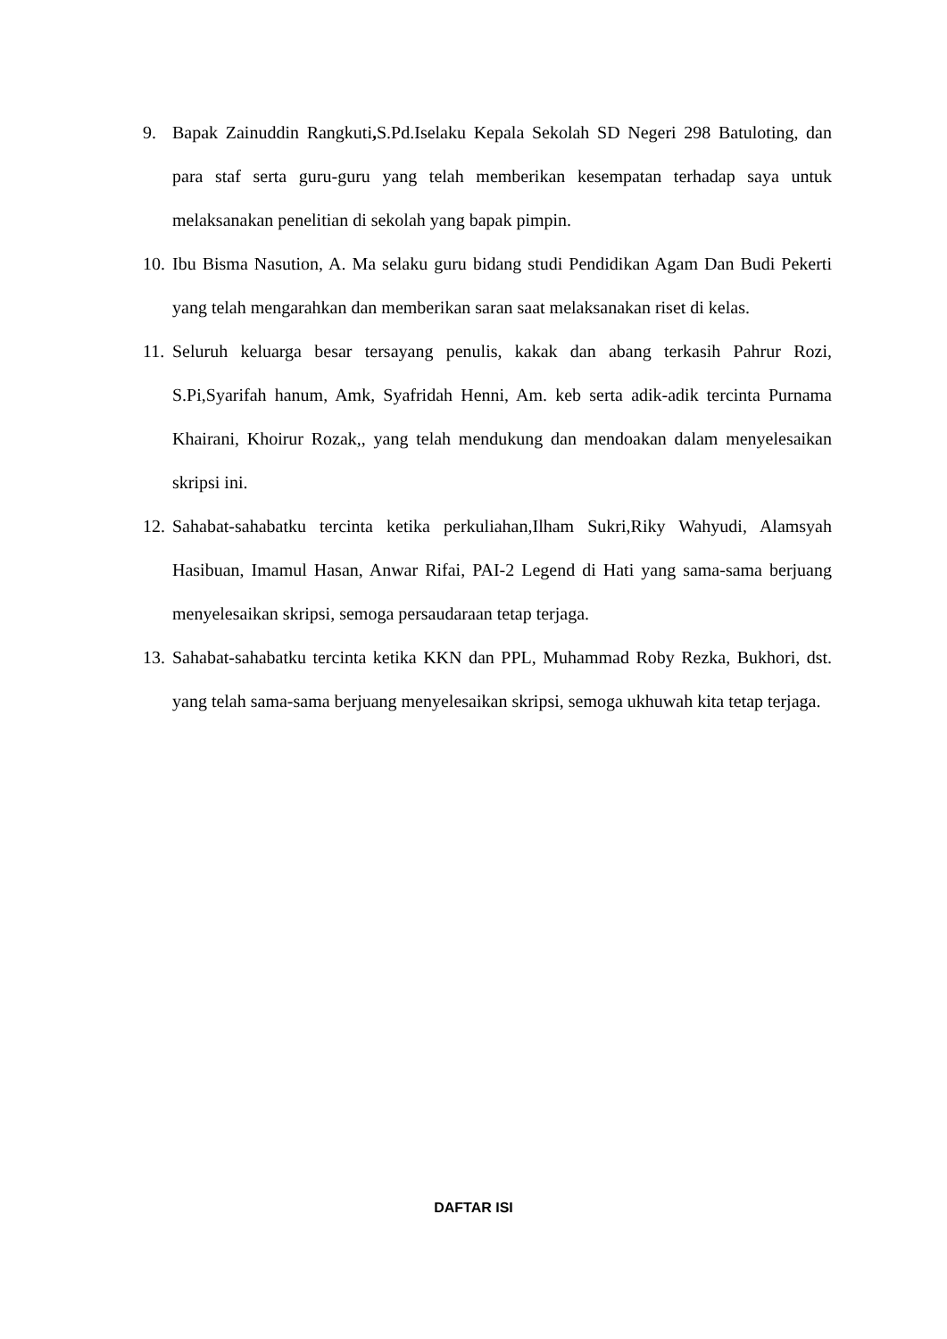9. Bapak Zainuddin Rangkuti, S.Pd.Iselaku Kepala Sekolah SD Negeri 298 Batuloting, dan para staf serta guru-guru yang telah memberikan kesempatan terhadap saya untuk melaksanakan penelitian di sekolah yang bapak pimpin.
10.
Ibu Bisma Nasution, A. Ma selaku guru bidang studi Pendidikan Agam Dan Budi Pekerti yang telah mengarahkan dan memberikan saran saat melaksanakan riset di kelas.
11.
Seluruh keluarga besar tersayang penulis, kakak dan abang terkasih Pahrur Rozi, S.Pi,Syarifah hanum, Amk, Syafridah Henni, Am. keb serta adik-adik tercinta Purnama Khairani, Khoirur Rozak,, yang telah mendukung dan mendoakan dalam menyelesaikan skripsi ini.
12.
Sahabat-sahabatku tercinta ketika perkuliahan,Ilham Sukri,Riky Wahyudi, Alamsyah Hasibuan, Imamul Hasan, Anwar Rifai, PAI-2 Legend di Hati yang sama-sama berjuang menyelesaikan skripsi, semoga persaudaraan tetap terjaga.
13.
Sahabat-sahabatku tercinta ketika KKN dan PPL, Muhammad Roby Rezka, Bukhori, dst. yang telah sama-sama berjuang menyelesaikan skripsi, semoga ukhuwah kita tetap terjaga.
DAFTAR ISI